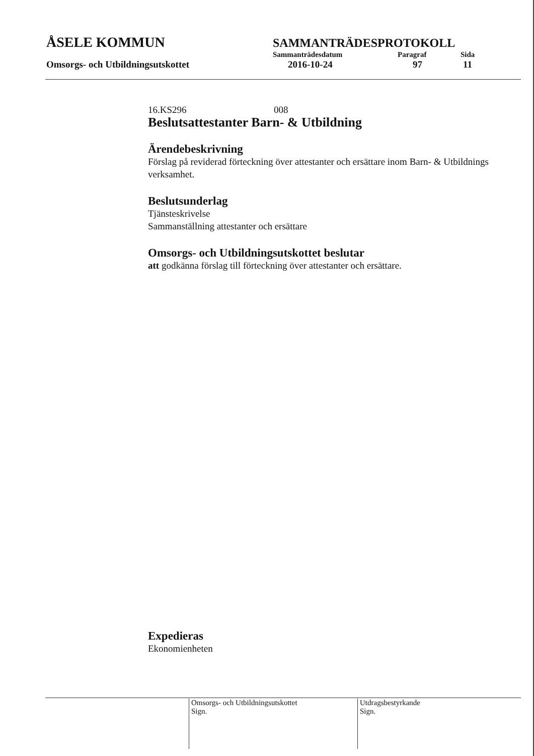ÅSELE KOMMUN
SAMMANTRÄDESPROTOKOLL
Sammanträdesdatum Paragraf Sida
Omsorgs- och Utbildningsutskottet 2016-10-24 97 11
16.KS296 008
Beslutsattestanter Barn- & Utbildning
Ärendebeskrivning
Förslag på reviderad förteckning över attestanter och ersättare inom Barn- & Utbildnings verksamhet.
Beslutsunderlag
Tjänsteskrivelse
Sammanställning attestanter och ersättare
Omsorgs- och Utbildningsutskottet beslutar
att godkänna förslag till förteckning över attestanter och ersättare.
Expedieras
Ekonomienheten
Omsorgs- och Utbildningsutskottet
Sign.
Utdragsbestyrkande
Sign.